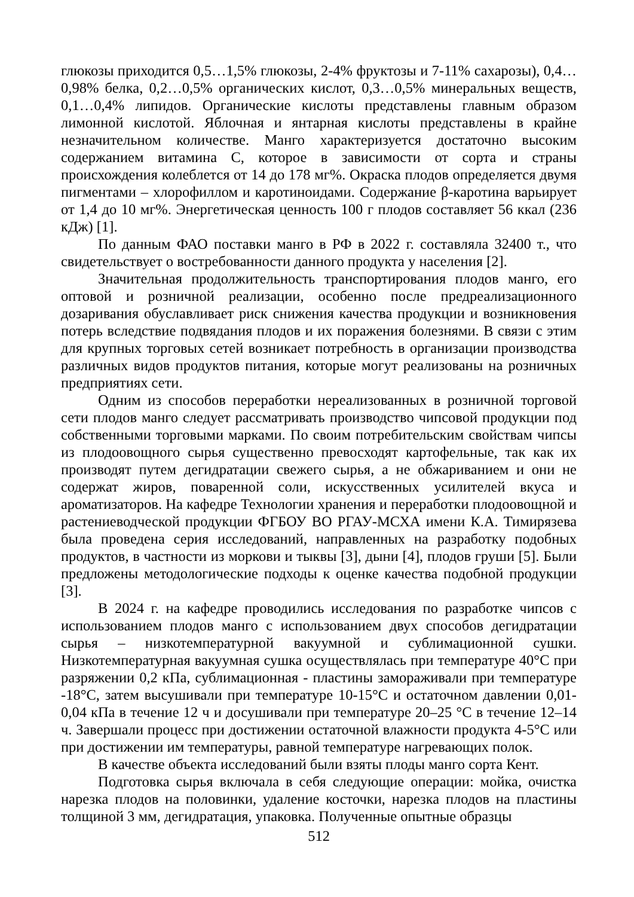глюкозы приходится 0,5…1,5% глюкозы, 2-4% фруктозы и 7-11% сахарозы), 0,4…0,98% белка, 0,2…0,5% органических кислот, 0,3…0,5% минеральных веществ, 0,1…0,4% липидов. Органические кислоты представлены главным образом лимонной кислотой. Яблочная и янтарная кислоты представлены в крайне незначительном количестве. Манго характеризуется достаточно высоким содержанием витамина С, которое в зависимости от сорта и страны происхождения колеблется от 14 до 178 мг%. Окраска плодов определяется двумя пигментами – хлорофиллом и каротиноидами. Содержание β-каротина варьирует от 1,4 до 10 мг%. Энергетическая ценность 100 г плодов составляет 56 ккал (236 кДж) [1].
По данным ФАО поставки манго в РФ в 2022 г. составляла 32400 т., что свидетельствует о востребованности данного продукта у населения [2].
Значительная продолжительность транспортирования плодов манго, его оптовой и розничной реализации, особенно после предреализационного дозаривания обуславливает риск снижения качества продукции и возникновения потерь вследствие подвядания плодов и их поражения болезнями. В связи с этим для крупных торговых сетей возникает потребность в организации производства различных видов продуктов питания, которые могут реализованы на розничных предприятиях сети.
Одним из способов переработки нереализованных в розничной торговой сети плодов манго следует рассматривать производство чипсовой продукции под собственными торговыми марками. По своим потребительским свойствам чипсы из плодоовощного сырья существенно превосходят картофельные, так как их производят путем дегидратации свежего сырья, а не обжариванием и они не содержат жиров, поваренной соли, искусственных усилителей вкуса и ароматизаторов. На кафедре Технологии хранения и переработки плодоовощной и растениеводческой продукции ФГБОУ ВО РГАУ-МСХА имени К.А. Тимирязева была проведена серия исследований, направленных на разработку подобных продуктов, в частности из моркови и тыквы [3], дыни [4], плодов груши [5]. Были предложены методологические подходы к оценке качества подобной продукции [3].
В 2024 г. на кафедре проводились исследования по разработке чипсов с использованием плодов манго с использованием двух способов дегидратации сырья – низкотемпературной вакуумной и сублимационной сушки. Низкотемпературная вакуумная сушка осуществлялась при температуре 40°С при разряжении 0,2 кПа, сублимационная - пластины замораживали при температуре -18°С, затем высушивали при температуре 10-15°С и остаточном давлении 0,01-0,04 кПа в течение 12 ч и досушивали при температуре 20–25 °С в течение 12–14 ч. Завершали процесс при достижении остаточной влажности продукта 4-5°С или при достижении им температуры, равной температуре нагревающих полок.
В качестве объекта исследований были взяты плоды манго сорта Кент.
Подготовка сырья включала в себя следующие операции: мойка, очистка нарезка плодов на половинки, удаление косточки, нарезка плодов на пластины толщиной 3 мм, дегидратация, упаковка. Полученные опытные образцы
512